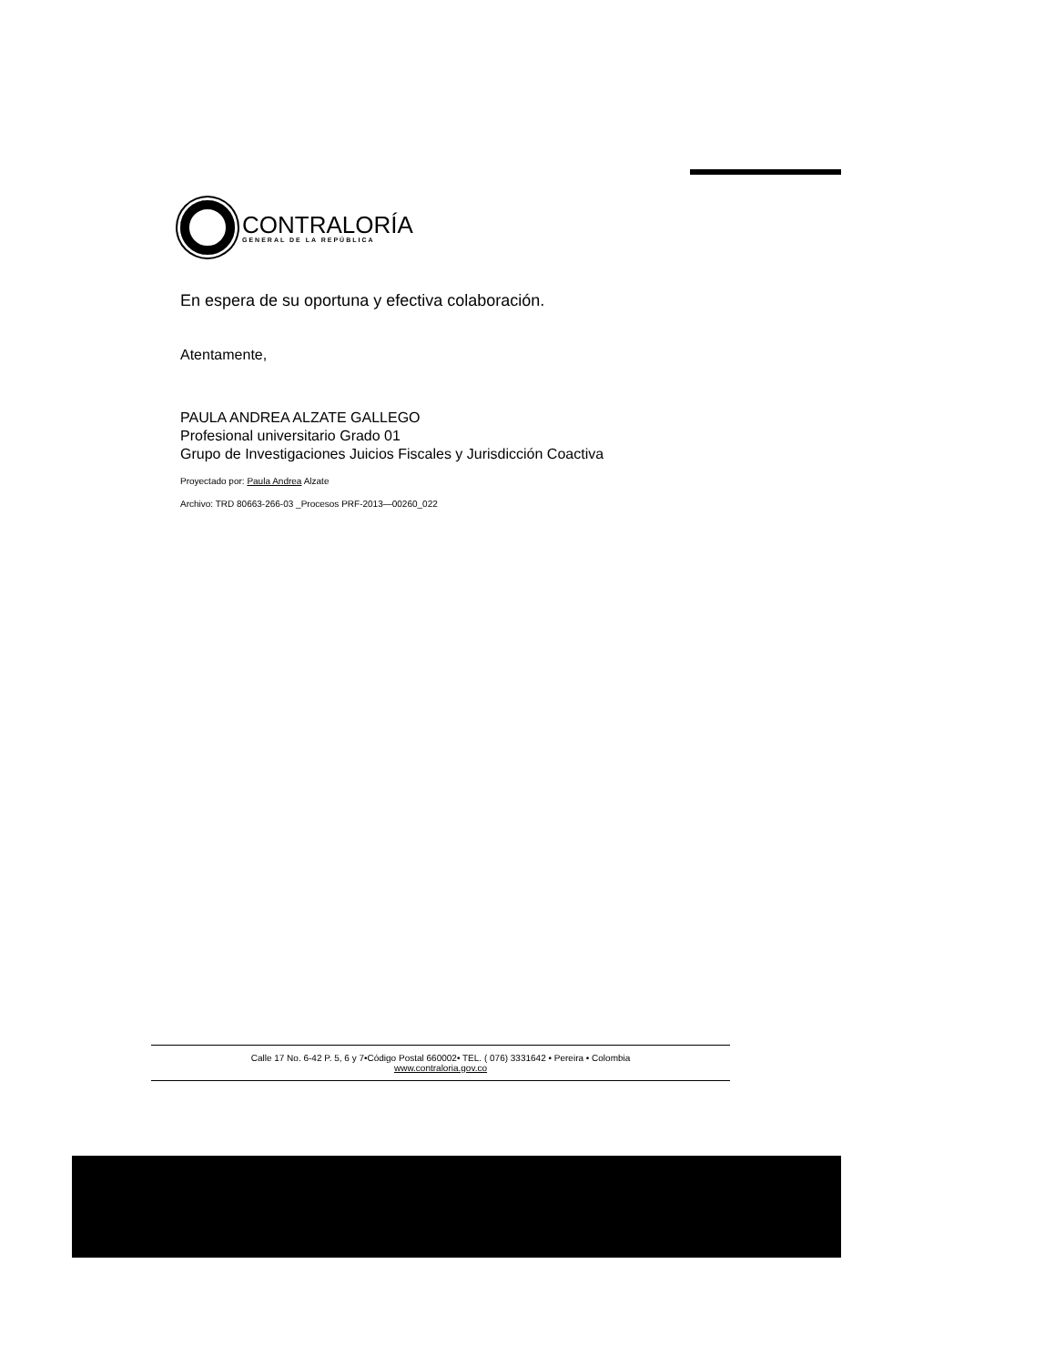CONTRALORÍA
GENERAL DE LA REPÚBLICA
En espera de su oportuna y efectiva colaboración.
Atentamente,
PAULA ANDREA ALZATE GALLEGO
Profesional universitario Grado 01
Grupo de Investigaciones Juicios Fiscales y Jurisdicción Coactiva
Proyectado por: Paula Andrea Alzate
Archivo: TRD 80663-266-03 _Procesos PRF-2013—00260_022
Calle 17 No. 6-42 P. 5, 6 y 7•Código Postal 660002• TEL. ( 076) 3331642 • Pereira • Colombia
www.contraloria.gov.co